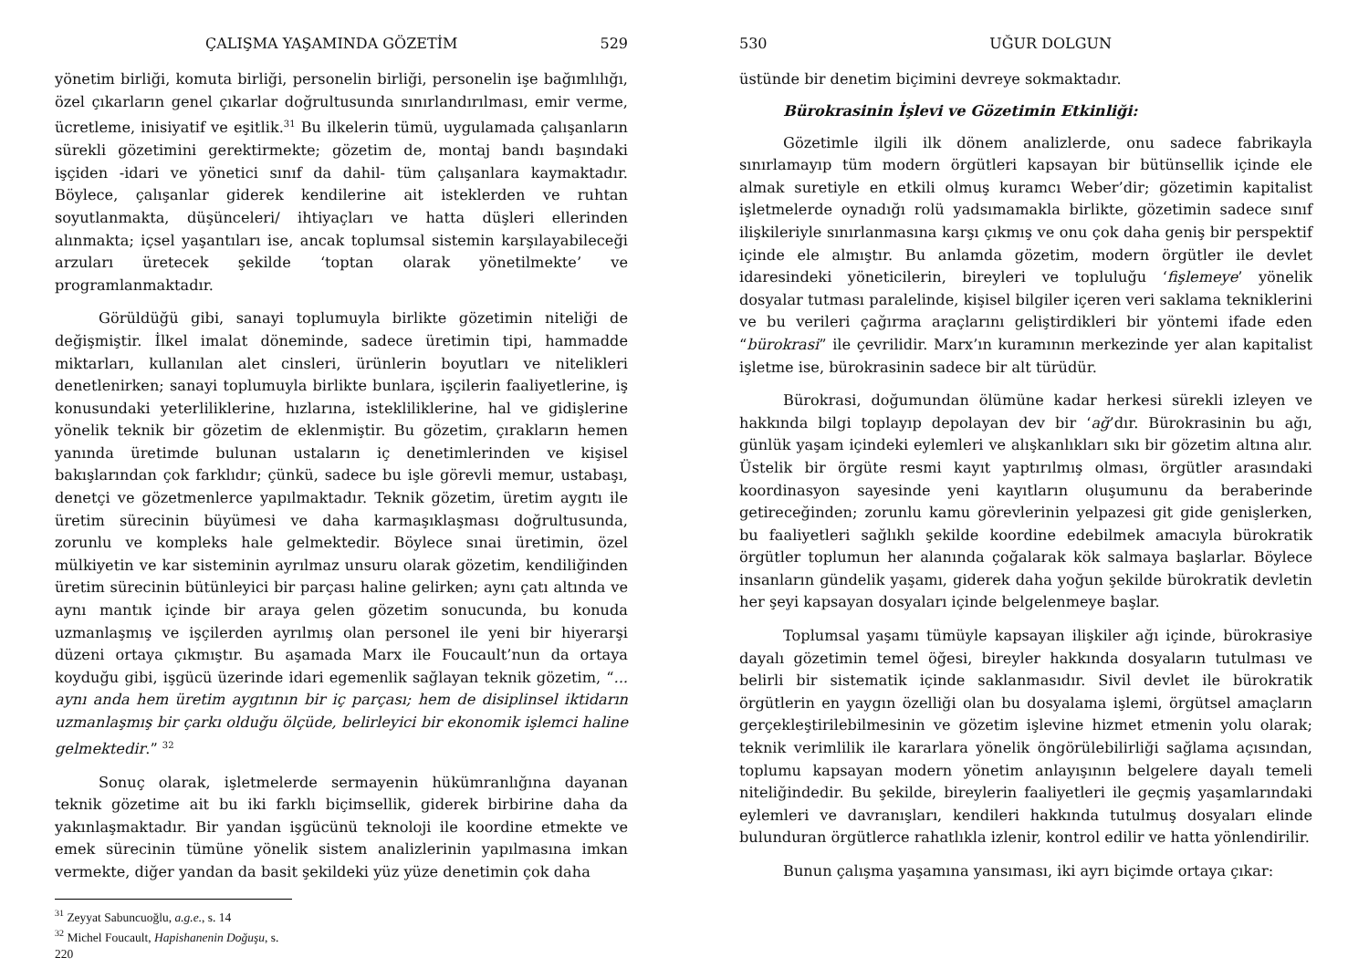ÇALIŞMA YAŞAMINDA GÖZETİM 529
yönetim birliği, komuta birliği, personelin birliği, personelin işe bağımlılığı, özel çıkarların genel çıkarlar doğrultusunda sınırlandırılması, emir verme, ücretleme, inisiyatif ve eşitlik.<sup>31</sup> Bu ilkelerin tümü, uygulamada çalışanların sürekli gözetimini gerektirmekte; gözetim de, montaj bandı başındaki işçiden -idari ve yönetici sınıf da dahil- tüm çalışanlara kaymaktadır. Böylece, çalışanlar giderek kendilerine ait isteklerden ve ruhtan soyutlanmakta, düşünceleri/ ihtiyaçları ve hatta düşleri ellerinden alınmakta; içsel yaşantıları ise, ancak toplumsal sistemin karşılayabileceği arzuları üretecek şekilde ‘toptan olarak yönetilmekte’ ve programlanmaktadır.
Görüldüğü gibi, sanayi toplumuyla birlikte gözetimin niteliği de değişmiştir. İlkel imalat döneminde, sadece üretimin tipi, hammadde miktarları, kullanılan alet cinsleri, ürünlerin boyutları ve nitelikleri denetlenirken; sanayi toplumuyla birlikte bunlara, işçilerin faaliyetlerine, iş konusundaki yeterliliklerine, hızlarına, istekliliklerine, hal ve gidişlerine yönelik teknik bir gözetim de eklenmiştir. Bu gözetim, çırakların hemen yanında üretimde bulunan ustaların iç denetimlerinden ve kişisel bakışlarından çok farklıdır; çünkü, sadece bu işle görevli memur, ustabaşı, denetçi ve gözetmenlerce yapılmaktadır. Teknik gözetim, üretim aygıtı ile üretim sürecinin büyümesi ve daha karmaşıklaşması doğrultusunda, zorunlu ve kompleks hale gelmektedir. Böylece sınai üretimin, özel mülkiyetin ve kar sisteminin ayrılmaz unsuru olarak gözetim, kendiliğinden üretim sürecinin bütünleyici bir parçası haline gelirken; aynı çatı altında ve aynı mantık içinde bir araya gelen gözetim sonucunda, bu konuda uzmanlaşmış ve işçilerden ayrılmış olan personel ile yeni bir hiyerarşi düzeni ortaya çıkmıştır. Bu aşamada Marx ile Foucault’nun da ortaya koyduğu gibi, işgücü üzerinde idari egemenlik sağlayan teknik gözetim, “... aynı anda hem üretim aygıtının bir iç parçası; hem de disiplinsel iktidarın uzmanlaşmış bir çarkı olduğu ölçüde, belirleyici bir ekonomik işlemci haline gelmektedir.” <sup>32</sup>
Sonuç olarak, işletmelerde sermayenin hükümranlığına dayanan teknik gözetime ait bu iki farklı biçimsellik, giderek birbirine daha da yakınlaşmaktadır. Bir yandan işgücünü teknoloji ile koordine etmekte ve emek sürecinin tümüne yönelik sistem analizlerinin yapılmasına imkan vermekte, diğer yandan da basit şekildeki yüz yüze denetimin çok daha
<sup>31</sup> Zeyyat Sabuncuoğlu, a.g.e., s. 14
<sup>32</sup> Michel Foucault, Hapishanenin Doğuşu, s. 220
530 UĞUR DOLGUN
üstünde bir denetim biçimini devreye sokmaktadır.
Bürokrasinin İşlevi ve Gözetimin Etkinliği:
Gözetimle ilgili ilk dönem analizlerde, onu sadece fabrikayla sınırlamayıp tüm modern örgütleri kapsayan bir bütünsellik içinde ele almak suretiyle en etkili olmuş kuramcı Weber’dir; gözetimin kapitalist işletmelerde oynadığı rolü yadsımamakla birlikte, gözetimin sadece sınıf ilişkileriyle sınırlanmasına karşı çıkmış ve onu çok daha geniş bir perspektif içinde ele almıştır. Bu anlamda gözetim, modern örgütler ile devlet idaresindeki yöneticilerin, bireyleri ve topluluğu ‘fişlemeye’ yönelik dosyalar tutması paralelinde, kişisel bilgiler içeren veri saklama tekniklerini ve bu verileri çağırma araçlarını geliştirdikleri bir yöntemi ifade eden “bürokrasi” ile çevrilidir. Marx’ın kuramının merkezinde yer alan kapitalist işletme ise, bürokrasinin sadece bir alt türüdür.
Bürokrasi, doğumundan ölümüne kadar herkesi sürekli izleyen ve hakkında bilgi toplayıp depolayan dev bir ‘ağ’dır. Bürokrasinin bu ağı, günlük yaşam içindeki eylemleri ve alışkanlıkları sıkı bir gözetim altına alır. Üstelik bir örgüte resmi kayıt yaptırılmış olması, örgütler arasındaki koordinasyon sayesinde yeni kayıtların oluşumunu da beraberinde getireceğinden; zorunlu kamu görevlerinin yelpazesi git gide genişlerken, bu faaliyetleri sağlıklı şekilde koordine edebilmek amacıyla bürokratik örgütler toplumun her alanında çoğalarak kök salmaya başlarlar. Böylece insanların gündelik yaşamı, giderek daha yoğun şekilde bürokratik devletin her şeyi kapsayan dosyaları içinde belgelenmeye başlar.
Toplumsal yaşamı tümüyle kapsayan ilişkiler ağı içinde, bürokrasiye dayalı gözetimin temel öğesi, bireyler hakkında dosyaların tutulması ve belirli bir sistematik içinde saklanmasıdır. Sivil devlet ile bürokratik örgütlerin en yaygın özelliği olan bu dosyalama işlemi, örgütsel amaçların gerçekleştirilebilmesinin ve gözetim işlevine hizmet etmenin yolu olarak; teknik verimlilik ile kararlara yönelik öngörülebilirliği sağlama açısından, toplumu kapsayan modern yönetim anlayışının belgelere dayalı temeli niteliğindedir. Bu şekilde, bireylerin faaliyetleri ile geçmiş yaşamlarındaki eylemleri ve davranışları, kendileri hakkında tutulmuş dosyaları elinde bulunduran örgütlerce rahatlıkla izlenir, kontrol edilir ve hatta yönlendirilir.
Bunun çalışma yaşamına yansıması, iki ayrı biçimde ortaya çıkar: